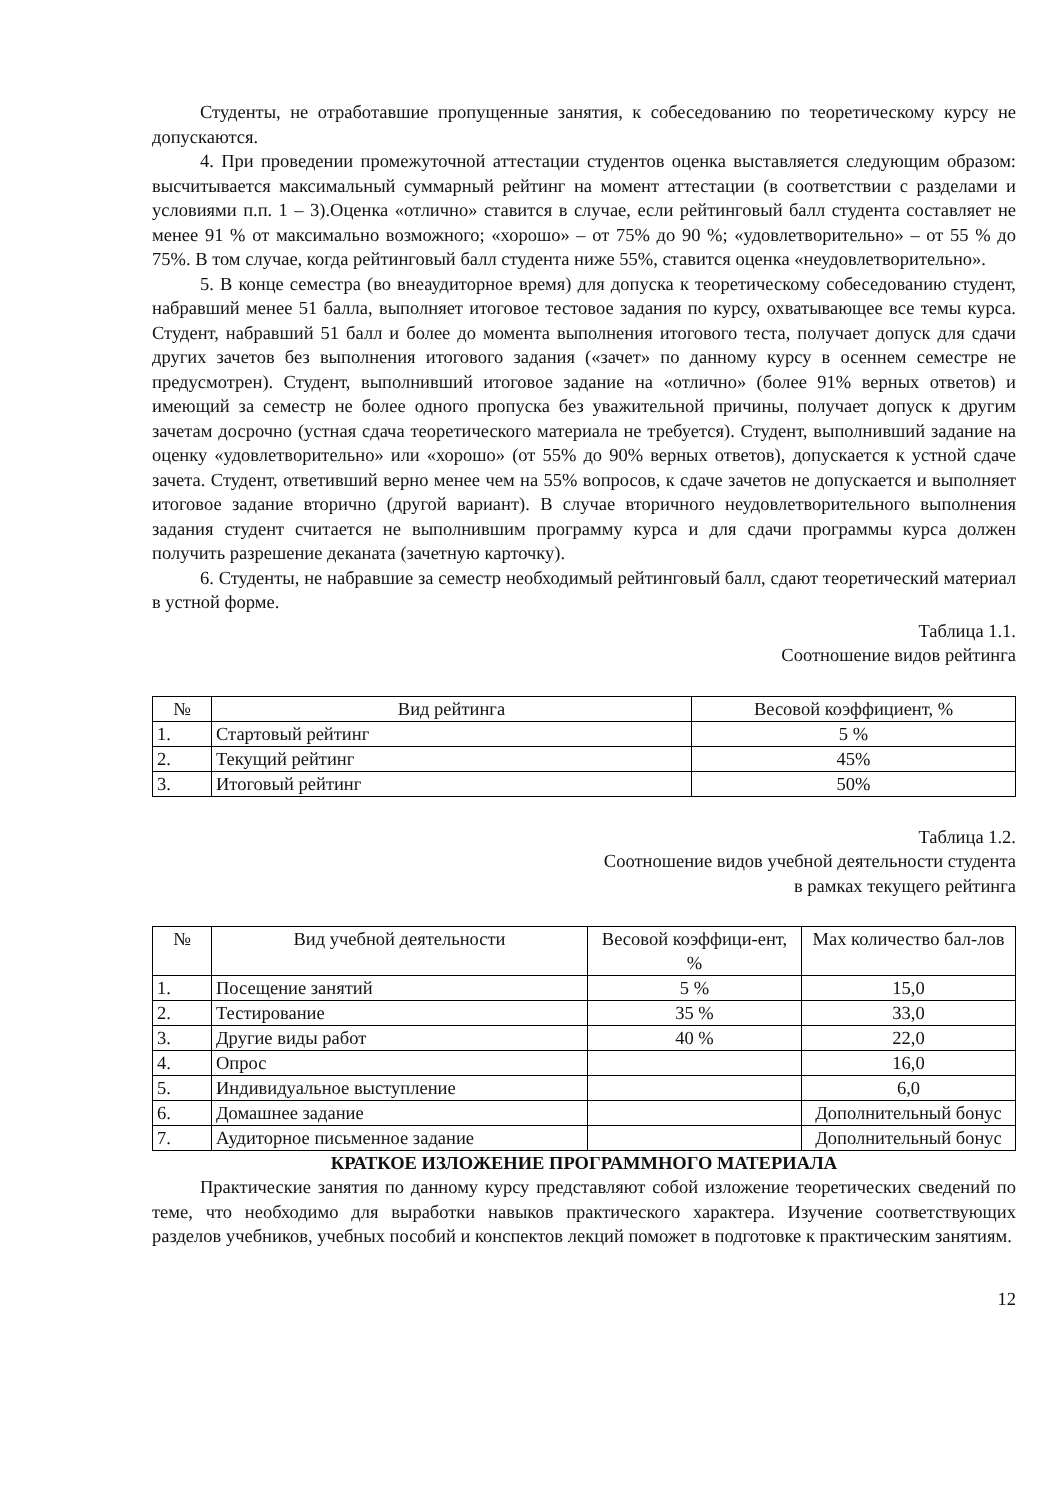Студенты, не отработавшие пропущенные занятия, к собеседованию по теоретическому курсу не допускаются.
4. При проведении промежуточной аттестации студентов оценка выставляется следующим образом: высчитывается максимальный суммарный рейтинг на момент аттестации (в соответствии с разделами и условиями п.п. 1 – 3).Оценка «отлично» ставится в случае, если рейтинговый балл студента составляет не менее 91 % от максимально возможного; «хорошо» – от 75% до 90 %; «удовлетворительно» – от 55 % до 75%. В том случае, когда рейтинговый балл студента ниже 55%, ставится оценка «неудовлетворительно».
5. В конце семестра (во внеаудиторное время) для допуска к теоретическому собеседованию студент, набравший менее 51 балла, выполняет итоговое тестовое задания по курсу, охватывающее все темы курса. Студент, набравший 51 балл и более до момента выполнения итогового теста, получает допуск для сдачи других зачетов без выполнения итогового задания («зачет» по данному курсу в осеннем семестре не предусмотрен). Студент, выполнивший итоговое задание на «отлично» (более 91% верных ответов) и имеющий за семестр не более одного пропуска без уважительной причины, получает допуск к другим зачетам досрочно (устная сдача теоретического материала не требуется). Студент, выполнивший задание на оценку «удовлетворительно» или «хорошо» (от 55% до 90% верных ответов), допускается к устной сдаче зачета. Студент, ответивший верно менее чем на 55% вопросов, к сдаче зачетов не допускается и выполняет итоговое задание вторично (другой вариант). В случае вторичного неудовлетворительного выполнения задания студент считается не выполнившим программу курса и для сдачи программы курса должен получить разрешение деканата (зачетную карточку).
6. Студенты, не набравшие за семестр необходимый рейтинговый балл, сдают теоретический материал в устной форме.
Таблица 1.1.
Соотношение видов рейтинга
| № | Вид рейтинга | Весовой коэффициент, % |
| --- | --- | --- |
| 1. | Стартовый рейтинг | 5 % |
| 2. | Текущий рейтинг | 45% |
| 3. | Итоговый рейтинг | 50% |
Таблица 1.2.
Соотношение видов учебной деятельности студента
в рамках текущего рейтинга
| № | Вид учебной деятельности | Весовой коэффици-ент, % | Max количество бал-лов |
| --- | --- | --- | --- |
| 1. | Посещение занятий | 5 % | 15,0 |
| 2. | Тестирование | 35 % | 33,0 |
| 3. | Другие виды работ | 40 % | 22,0 |
| 4. | Опрос | | 16,0 |
| 5. | Индивидуальное выступление | | 6,0 |
| 6. | Домашнее задание | | Дополнительный бонус |
| 7. | Аудиторное письменное задание | | Дополнительный бонус |
КРАТКОЕ ИЗЛОЖЕНИЕ ПРОГРАММНОГО МАТЕРИАЛА
Практические занятия по данному курсу представляют собой изложение теоретических сведений по теме, что необходимо для выработки навыков практического характера. Изучение соответствующих разделов учебников, учебных пособий и конспектов лекций поможет в подготовке к практическим занятиям.
12